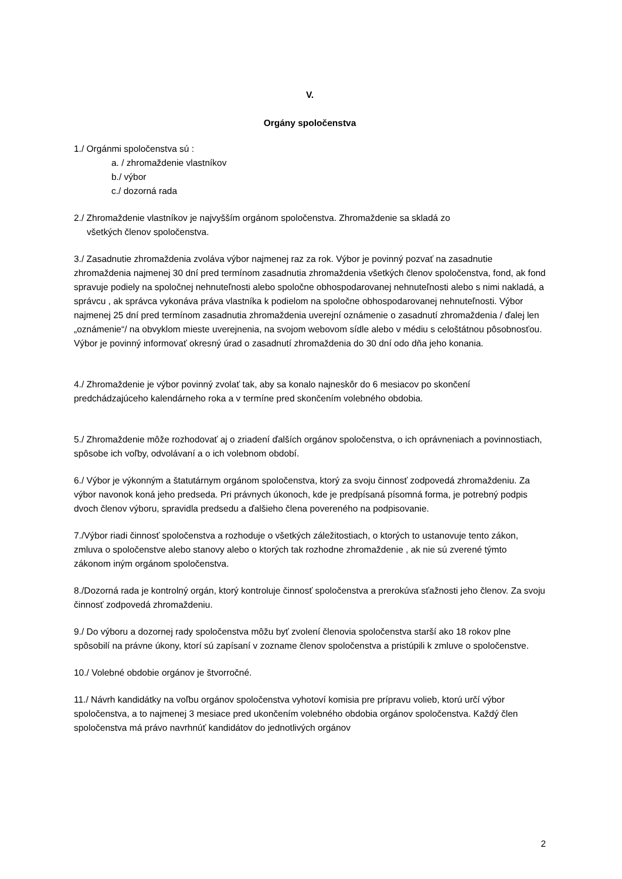V.
Orgány spoločenstva
1./ Orgánmi spoločenstva sú :
a. / zhromaždenie vlastníkov
b./ výbor
c./ dozorná rada
2./ Zhromaždenie vlastníkov je najvyšším orgánom spoločenstva. Zhromaždenie sa skladá zo
všetkých členov spoločenstva.
3./ Zasadnutie zhromaždenia zvoláva výbor najmenej raz za rok. Výbor je povinný pozvať na zasadnutie zhromaždenia najmenej 30 dní pred termínom zasadnutia zhromaždenia všetkých členov spoločenstva, fond, ak fond spravuje podiely na spoločnej nehnuteľnosti alebo spoločne obhospodarovanej nehnuteľnosti alebo s nimi nakladá, a správcu , ak správca vykonáva práva vlastníka k podielom na spoločne obhospodarovanej nehnuteľnosti. Výbor najmenej 25 dní pred termínom zasadnutia zhromaždenia uverejní oznámenie o zasadnutí zhromaždenia / ďalej len „oznámenie“/ na obvyklom mieste uverejnenia, na svojom webovom sídle alebo v médiu s celoštátnou pôsobnosťou. Výbor je povinný informovať okresný úrad o zasadnutí zhromaždenia do 30 dní odo dňa jeho konania.
4./ Zhromaždenie je výbor povinný zvolať tak, aby sa konalo najneskôr do 6 mesiacov po skončení predchádzajúceho kalendárneho roka a v termíne pred skončením volebného obdobia.
5./ Zhromaždenie môže rozhodovať aj o zriadení ďalších orgánov spoločenstva, o ich oprávneniach a povinnostiach, spôsobe ich voľby, odvolávaní a o ich volebnom období.
6./ Výbor je výkonným a štatutárnym orgánom spoločenstva, ktorý za svoju činnosť zodpovedá zhromaždeniu. Za výbor navonok koná jeho predseda. Pri právnych úkonoch, kde je predpísaná písomná forma, je potrebný podpis dvoch členov výboru, spravidla predsedu a ďalšieho člena povereného na podpisovanie.
7./Výbor riadi činnosť spoločenstva a rozhoduje o všetkých záležitostiach, o ktorých to ustanovuje tento zákon, zmluva o spoločenstve alebo stanovy alebo o ktorých tak rozhodne zhromaždenie , ak nie sú zverené týmto zákonom iným orgánom spoločenstva.
8./Dozorná rada je kontrolný orgán, ktorý kontroluje činnosť spoločenstva a prerokúva sťažnosti jeho členov. Za svoju činnosť zodpovedá zhromaždeniu.
9./ Do výboru a dozornej rady spoločenstva môžu byť zvolení členovia spoločenstva starší ako 18 rokov plne spôsobilí na právne úkony, ktorí sú zapísaní v zozname členov spoločenstva a pristúpili k zmluve o spoločenstve.
10./ Volebné obdobie orgánov je štvorročné.
11./ Návrh kandidátky na voľbu orgánov spoločenstva vyhotoví komisia pre prípravu volieb, ktorú určí výbor spoločenstva, a to najmenej 3 mesiace pred ukončením volebného obdobia orgánov spoločenstva. Každý člen spoločenstva má právo navrhnúť kandidátov do jednotlivých orgánov
2